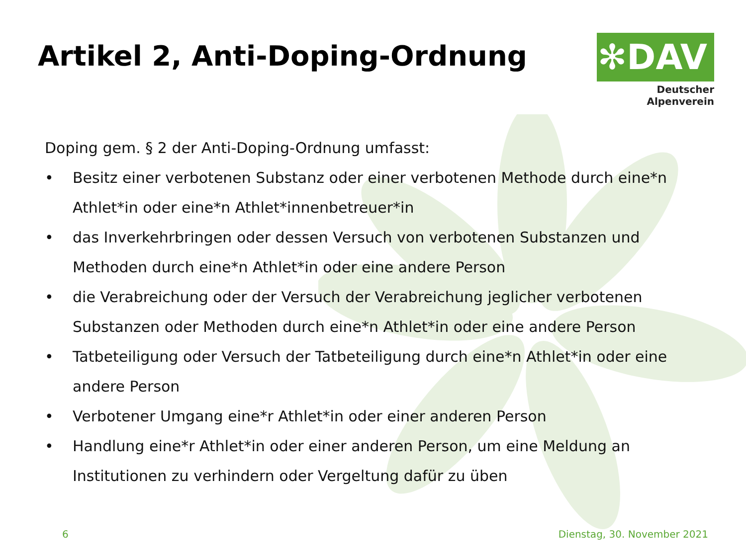Artikel 2, Anti-Doping-Ordnung
✻DAV
Deutscher Alpenverein
Doping gem. § 2 der Anti-Doping-Ordnung umfasst:
• Besitz einer verbotenen Substanz oder einer verbotenen Methode durch eine*n Athlet*in oder eine*n Athlet*innenbetreuer*in
• das Inverkehrbringen oder dessen Versuch von verbotenen Substanzen und Methoden durch eine*n Athlet*in oder eine andere Person
• die Verabreichung oder der Versuch der Verabreichung jeglicher verbotenen Substanzen oder Methoden durch eine*n Athlet*in oder eine andere Person
• Tatbeteiligung oder Versuch der Tatbeteiligung durch eine*n Athlet*in oder eine andere Person
• Verbotener Umgang eine*r Athlet*in oder einer anderen Person
• Handlung eine*r Athlet*in oder einer anderen Person, um eine Meldung an Institutionen zu verhindern oder Vergeltung dafür zu üben
6 Dienstag, 30. November 2021